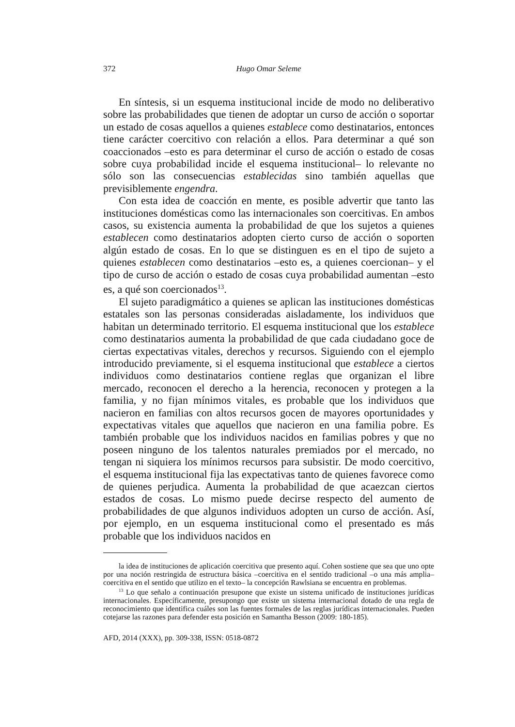372 Hugo Omar Seleme
En síntesis, si un esquema institucional incide de modo no deliberativo sobre las probabilidades que tienen de adoptar un curso de acción o soportar un estado de cosas aquellos a quienes establece como destinatarios, entonces tiene carácter coercitivo con relación a ellos. Para determinar a qué son coaccionados –esto es para determinar el curso de acción o estado de cosas sobre cuya probabilidad incide el esquema institucional– lo relevante no sólo son las consecuencias establecidas sino también aquellas que previsiblemente engendra.
Con esta idea de coacción en mente, es posible advertir que tanto las instituciones domésticas como las internacionales son coercitivas. En ambos casos, su existencia aumenta la probabilidad de que los sujetos a quienes establecen como destinatarios adopten cierto curso de acción o soporten algún estado de cosas. En lo que se distinguen es en el tipo de sujeto a quienes establecen como destinatarios –esto es, a quienes coercionan– y el tipo de curso de acción o estado de cosas cuya probabilidad aumentan –esto es, a qué son coercionados<sup>13</sup>.
El sujeto paradigmático a quienes se aplican las instituciones domésticas estatales son las personas consideradas aisladamente, los individuos que habitan un determinado territorio. El esquema institucional que los establece como destinatarios aumenta la probabilidad de que cada ciudadano goce de ciertas expectativas vitales, derechos y recursos. Siguiendo con el ejemplo introducido previamente, si el esquema institucional que establece a ciertos individuos como destinatarios contiene reglas que organizan el libre mercado, reconocen el derecho a la herencia, reconocen y protegen a la familia, y no fijan mínimos vitales, es probable que los individuos que nacieron en familias con altos recursos gocen de mayores oportunidades y expectativas vitales que aquellos que nacieron en una familia pobre. Es también probable que los individuos nacidos en familias pobres y que no poseen ninguno de los talentos naturales premiados por el mercado, no tengan ni siquiera los mínimos recursos para subsistir. De modo coercitivo, el esquema institucional fija las expectativas tanto de quienes favorece como de quienes perjudica. Aumenta la probabilidad de que acaezcan ciertos estados de cosas. Lo mismo puede decirse respecto del aumento de probabilidades de que algunos individuos adopten un curso de acción. Así, por ejemplo, en un esquema institucional como el presentado es más probable que los individuos nacidos en
la idea de instituciones de aplicación coercitiva que presento aquí. Cohen sostiene que sea que uno opte por una noción restringida de estructura básica –coercitiva en el sentido tradicional –o una más amplia– coercitiva en el sentido que utilizo en el texto– la concepción Rawlsiana se encuentra en problemas.
<sup>13</sup> Lo que señalo a continuación presupone que existe un sistema unificado de instituciones jurídicas internacionales. Específicamente, presupongo que existe un sistema internacional dotado de una regla de reconocimiento que identifica cuáles son las fuentes formales de las reglas jurídicas internacionales. Pueden cotejarse las razones para defender esta posición en Samantha Besson (2009: 180-185).
AFD, 2014 (XXX), pp. 309-338, ISSN: 0518-0872